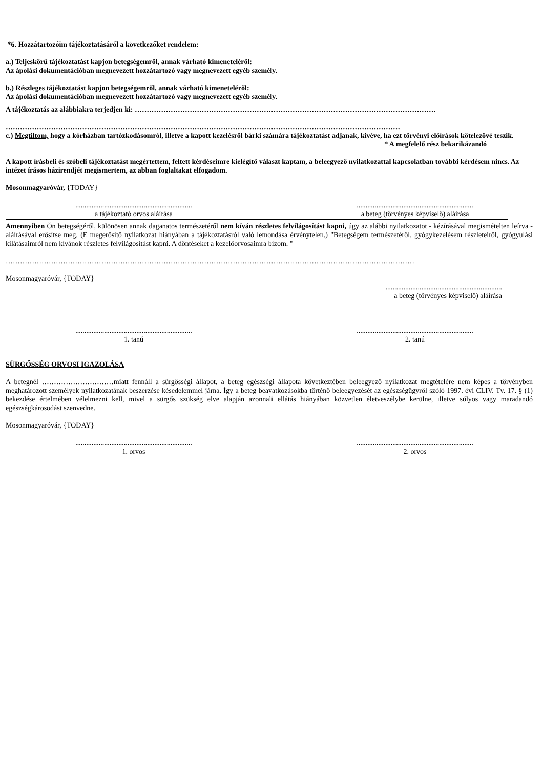*6. Hozzátartozóim tájékoztatásáról a következőket rendelem:
a.) Teljeskörű tájékoztatást kapjon betegségemről, annak várható kimeneteléről:
Az ápolási dokumentációban megnevezett hozzátartozó vagy megnevezett egyéb személy.
b.) Részleges tájékoztatást kapjon betegségemről, annak várható kimeneteléről:
Az ápolási dokumentációban megnevezett hozzátartozó vagy megnevezett egyéb személy.
A tájékoztatás az alábbiakra terjedjen ki: ………………………………………………………………………………………………………………
…………………………………………………………………………………………………………………………………………………
c.) Megtiltom, hogy a kórházban tartózkodásomról, illetve a kapott kezelésről bárki számára tájékoztatást adjanak, kivéve, ha ezt törvényi előírások kötelezővé teszik.
* A megfelelő rész bekarikázandó
A kapott írásbeli és szóbeli tájékoztatást megértettem, feltett kérdéseimre kielégítő választ kaptam, a beleegyező nyilatkozattal kapcsolatban további kérdésem nincs. Az intézet írásos házirendjét megismertem, az abban foglaltakat elfogadom.
Mosonmagyaróvár, {TODAY}
.................................................................
a tájékoztató orvos aláírása
.................................................................
a beteg (törvényes képviselő) aláírása
Amennyiben Ön betegségéről, különösen annak daganatos természetéről nem kíván részletes felvilágosítást kapni, úgy az alábbi nyilatkozatot - kézírásával megismételten leírva - aláírásával erősítse meg. (E megerősítő nyilatkozat hiányában a tájékoztatásról való lemondása érvénytelen.) "Betegségem természetéről, gyógykezelésem részleteiről, gyógyulási kilátásaimról nem kívánok részletes felvilágosítást kapni. A döntéseket a kezelőorvosaimra bízom. "
………………………………………………………………………………………………………………………………………………………
Mosonmagyaróvár, {TODAY}
.................................................................
a beteg (törvényes képviselő) aláírása
.................................................................
1. tanú
.................................................................
2. tanú
SÜRGŐSSÉG ORVOSI IGAZOLÁSA
A betegnél …………………………miatt fennáll a sürgősségi állapot, a beteg egészségi állapota következtében beleegyező nyilatkozat megtételére nem képes a törvényben meghatározott személyek nyilatkozatának beszerzése késedelemmel járna. Így a beteg beavatkozásokba történő beleegyezését az egészségügyről szóló 1997. évi CLIV. Tv. 17. § (1) bekezdése értelmében vélelmezni kell, mivel a sürgős szükség elve alapján azonnali ellátás hiányában közvetlen életveszélybe kerülne, illetve súlyos vagy maradandó egészségkárosodást szenvedne.
Mosonmagyaróvár, {TODAY}
.................................................................
1. orvos
.................................................................
2. orvos